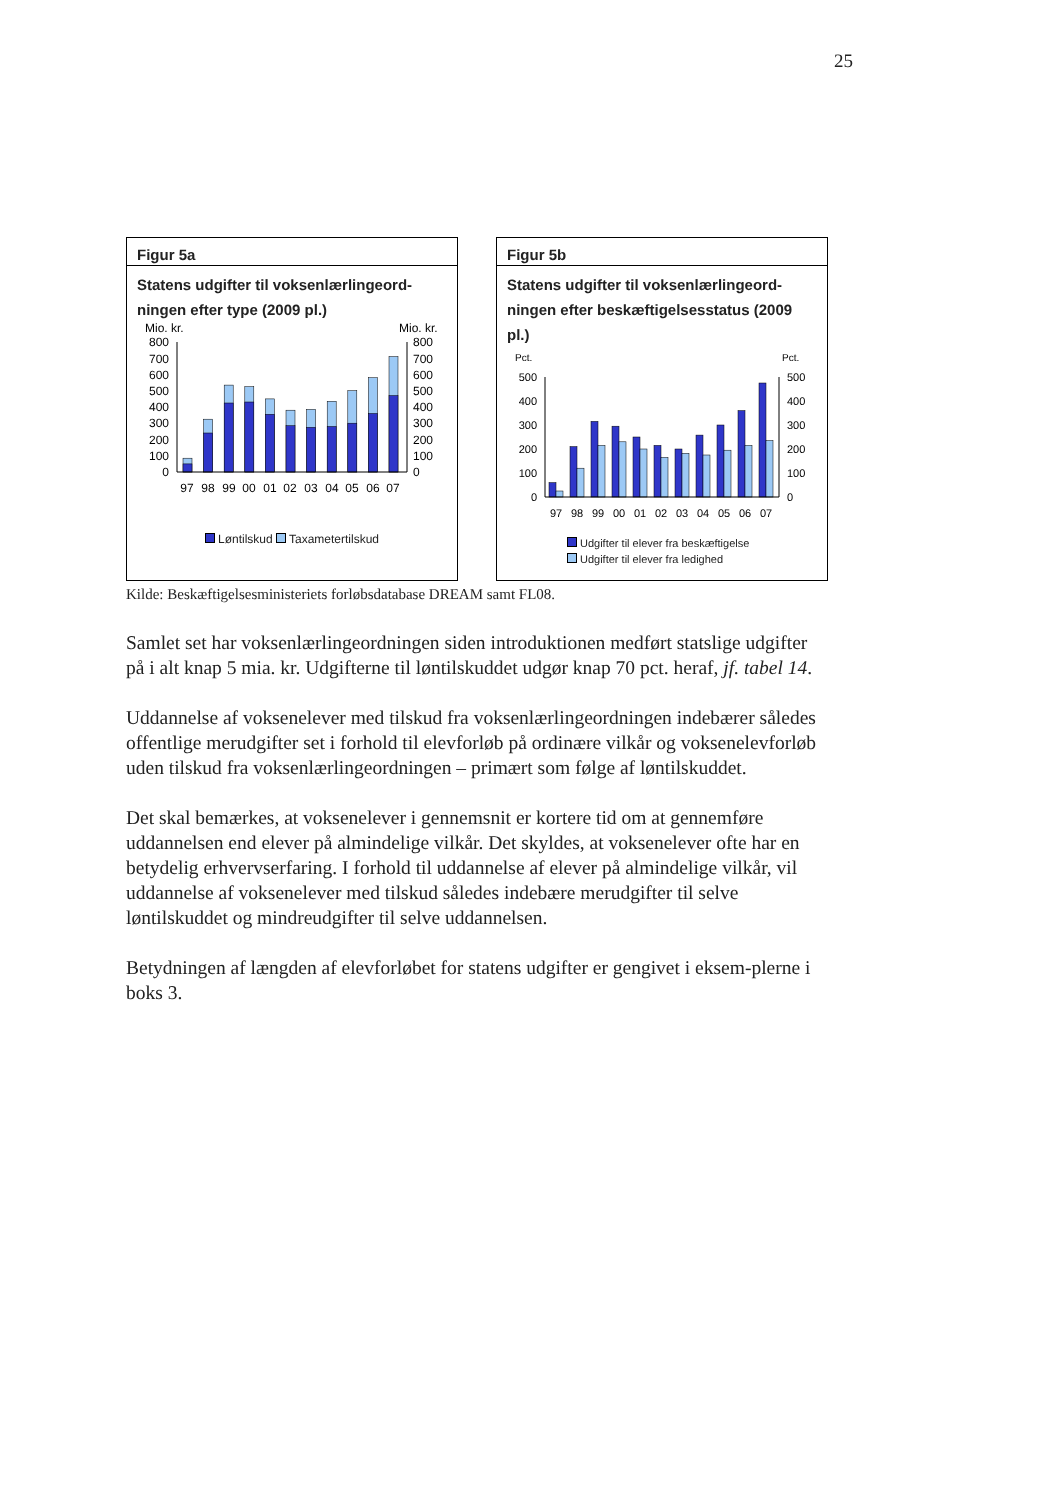25
Figur 5a
Statens udgifter til voksenlærlingeord-
ningen efter type (2009 pl.)
Mio. kr.
Mio. kr.
0
100
200
300
400
500
600
700
800
0
100
200
300
400
500
600
700
800
97
98
99
00
01
02
03
04
05
06
07
Løntilskud Taxametertilskud
Figur 5b
Statens udgifter til voksenlærlingeord-
ningen efter beskæftigelsesstatus (2009 pl.)
Pct.
Pct.
0
100
200
300
400
500
0
100
200
300
400
500
97
98
99
00
01
02
03
04
05
06
07
Udgifter til elever fra beskæftigelse
Udgifter til elever fra ledighed
Kilde: Beskæftigelsesministeriets forløbsdatabase DREAM samt FL08.
Samlet set har voksenlærlingeordningen siden introduktionen medført statslige udgifter på i alt knap 5 mia. kr. Udgifterne til løntilskuddet udgør knap 70 pct. heraf, jf. tabel 14.
Uddannelse af voksenelever med tilskud fra voksenlærlingeordningen indebærer således offentlige merudgifter set i forhold til elevforløb på ordinære vilkår og voksenelevforløb uden tilskud fra voksenlærlingeordningen – primært som følge af løntilskuddet.
Det skal bemærkes, at voksenelever i gennemsnit er kortere tid om at gennemføre uddannelsen end elever på almindelige vilkår. Det skyldes, at voksenelever ofte har en betydelig erhvervserfaring. I forhold til uddannelse af elever på almindelige vilkår, vil uddannelse af voksenelever med tilskud således indebære merudgifter til selve løntilskuddet og mindreudgifter til selve uddannelsen.
Betydningen af længden af elevforløbet for statens udgifter er gengivet i eksem-pler­ne i boks 3.